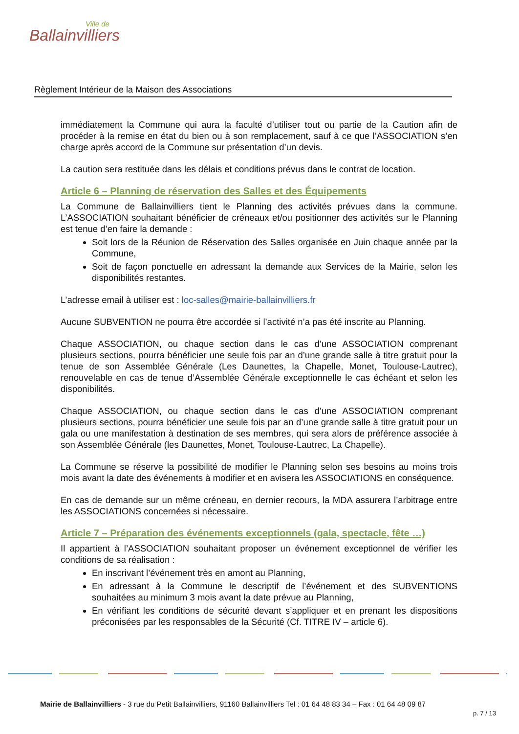Ville de
Ballainvilliers
Règlement Intérieur de la Maison des Associations
immédiatement la Commune qui aura la faculté d’utiliser tout ou partie de la Caution afin de procéder à la remise en état du bien ou à son remplacement, sauf à ce que l’ASSOCIATION s’en charge après accord de la Commune sur présentation d’un devis.
La caution sera restituée dans les délais et conditions prévus dans le contrat de location.
Article 6 – Planning de réservation des Salles et des Équipements
La Commune de Ballainvilliers tient le Planning des activités prévues dans la commune. L’ASSOCIATION souhaitant bénéficier de créneaux et/ou positionner des activités sur le Planning est tenue d’en faire la demande :
Soit lors de la Réunion de Réservation des Salles organisée en Juin chaque année par la Commune,
Soit de façon ponctuelle en adressant la demande aux Services de la Mairie, selon les disponibilités restantes.
L’adresse email à utiliser est : loc-salles@mairie-ballainvilliers.fr
Aucune SUBVENTION ne pourra être accordée si l’activité n’a pas été inscrite au Planning.
Chaque ASSOCIATION, ou chaque section dans le cas d’une ASSOCIATION comprenant plusieurs sections, pourra bénéficier une seule fois par an d’une grande salle à titre gratuit pour la tenue de son Assemblée Générale (Les Daunettes, la Chapelle, Monet, Toulouse-Lautrec), renouvelable en cas de tenue d’Assemblée Générale exceptionnelle le cas échéant et selon les disponibilités.
Chaque ASSOCIATION, ou chaque section dans le cas d’une ASSOCIATION comprenant plusieurs sections, pourra bénéficier une seule fois par an d’une grande salle à titre gratuit pour un gala ou une manifestation à destination de ses membres, qui sera alors de préférence associée à son Assemblée Générale (les Daunettes, Monet, Toulouse-Lautrec, La Chapelle).
La Commune se réserve la possibilité de modifier le Planning selon ses besoins au moins trois mois avant la date des événements à modifier et en avisera les ASSOCIATIONS en conséquence.
En cas de demande sur un même créneau, en dernier recours, la MDA assurera l’arbitrage entre les ASSOCIATIONS concernées si nécessaire.
Article 7 – Préparation des événements exceptionnels (gala, spectacle, fête …)
Il appartient à l’ASSOCIATION souhaitant proposer un événement exceptionnel de vérifier les conditions de sa réalisation :
En inscrivant l’événement très en amont au Planning,
En adressant à la Commune le descriptif de l’événement et des SUBVENTIONS souhaitées au minimum 3 mois avant la date prévue au Planning,
En vérifiant les conditions de sécurité devant s’appliquer et en prenant les dispositions préconisées par les responsables de la Sécurité (Cf. TITRE IV – article 6).
Mairie de Ballainvilliers - 3 rue du Petit Ballainvilliers, 91160 Ballainvilliers Tel : 01 64 48 83 34 – Fax : 01 64 48 09 87
p. 7 / 13